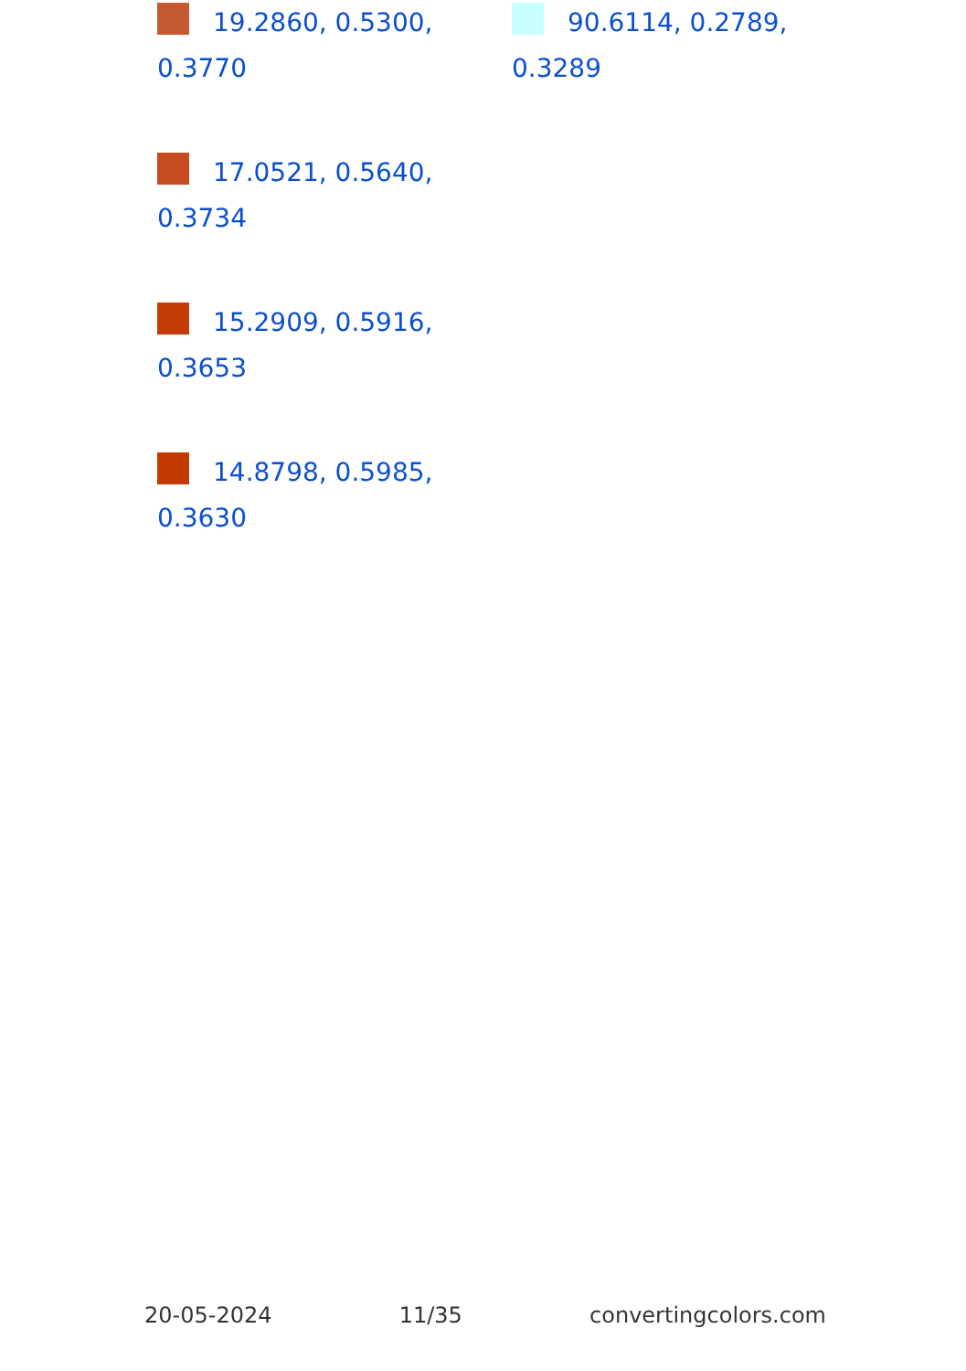19.2860, 0.5300, 0.3770
17.0521, 0.5640, 0.3734
15.2909, 0.5916, 0.3653
14.8798, 0.5985, 0.3630
90.6114, 0.2789, 0.3289
20-05-2024 11/35 convertingcolors.com